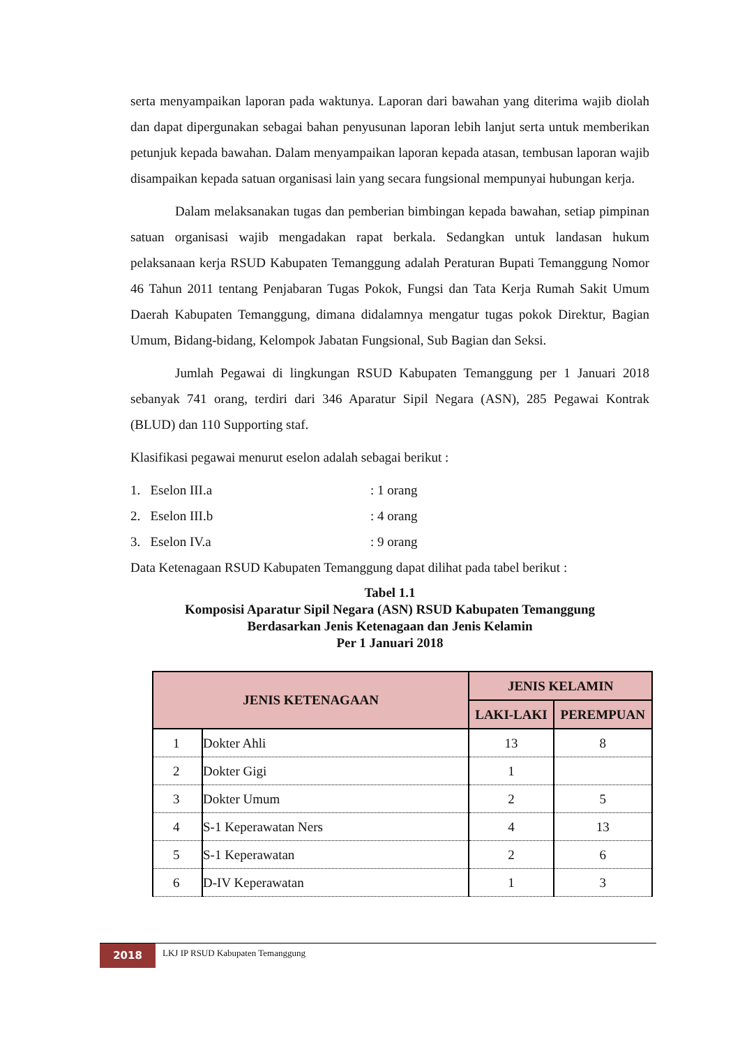serta menyampaikan laporan pada waktunya. Laporan dari bawahan yang diterima wajib diolah dan dapat dipergunakan sebagai bahan penyusunan laporan lebih lanjut serta untuk memberikan petunjuk kepada bawahan. Dalam menyampaikan laporan kepada atasan, tembusan laporan wajib disampaikan kepada satuan organisasi lain yang secara fungsional mempunyai hubungan kerja.
Dalam melaksanakan tugas dan pemberian bimbingan kepada bawahan, setiap pimpinan satuan organisasi wajib mengadakan rapat berkala. Sedangkan untuk landasan hukum pelaksanaan kerja RSUD Kabupaten Temanggung adalah Peraturan Bupati Temanggung Nomor 46 Tahun 2011 tentang Penjabaran Tugas Pokok, Fungsi dan Tata Kerja Rumah Sakit Umum Daerah Kabupaten Temanggung, dimana didalamnya mengatur tugas pokok Direktur, Bagian Umum, Bidang-bidang, Kelompok Jabatan Fungsional, Sub Bagian dan Seksi.
Jumlah Pegawai di lingkungan RSUD Kabupaten Temanggung per 1 Januari 2018 sebanyak 741 orang, terdiri dari 346 Aparatur Sipil Negara (ASN), 285 Pegawai Kontrak (BLUD) dan 110 Supporting staf.
Klasifikasi pegawai menurut eselon adalah sebagai berikut :
1. Eselon III.a: 1 orang
2. Eselon III.b: 4 orang
3. Eselon IV.a: 9 orang
Data Ketenagaan RSUD Kabupaten Temanggung dapat dilihat pada tabel berikut :
Tabel 1.1
Komposisi Aparatur Sipil Negara (ASN) RSUD Kabupaten Temanggung
Berdasarkan Jenis Ketenagaan dan Jenis Kelamin
Per 1 Januari 2018
| JENIS KETENAGAAN | | JENIS KELAMIN | |
| --- | --- | --- | --- |
| | | LAKI-LAKI | PEREMPUAN |
| 1 | Dokter Ahli | 13 | 8 |
| 2 | Dokter Gigi | 1 | |
| 3 | Dokter Umum | 2 | 5 |
| 4 | S-1 Keperawatan Ners | 4 | 13 |
| 5 | S-1 Keperawatan | 2 | 6 |
| 6 | D-IV Keperawatan | 1 | 3 |
2018
LKJ IP RSUD Kabupaten Temanggung